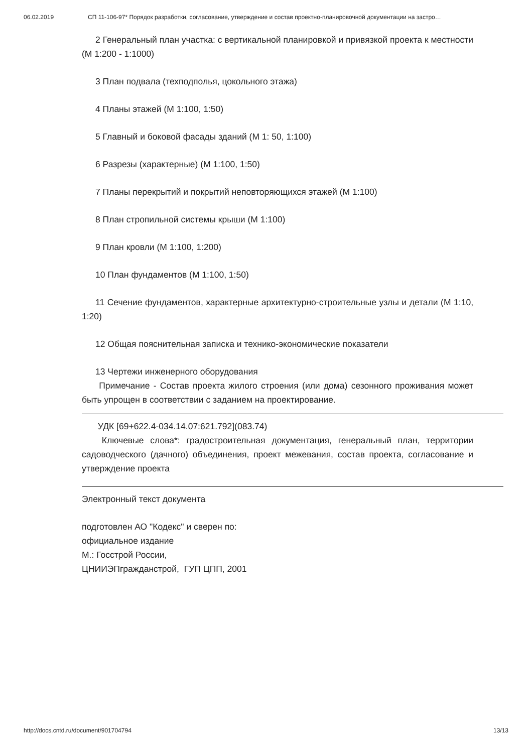06.02.2019 СП 11-106-97* Порядок разработки, согласование, утверждение и состав проектно-планировочной документации на застро…
2 Генеральный план участка: с вертикальной планировкой и привязкой проекта к местности (М 1:200 - 1:1000)
3 План подвала (техподполья, цокольного этажа)
4 Планы этажей (М 1:100, 1:50)
5 Главный и боковой фасады зданий (М 1: 50, 1:100)
6 Разрезы (характерные) (М 1:100, 1:50)
7 Планы перекрытий и покрытий неповторяющихся этажей (М 1:100)
8 План стропильной системы крыши (М 1:100)
9 План кровли (М 1:100, 1:200)
10 План фундаментов (М 1:100, 1:50)
11 Сечение фундаментов, характерные архитектурно-строительные узлы и детали (М 1:10, 1:20)
12 Общая пояснительная записка и технико-экономические показатели
13 Чертежи инженерного оборудования
Примечание - Состав проекта жилого строения (или дома) сезонного проживания может быть упрощен в соответствии с заданием на проектирование.
УДК [69+622.4-034.14.07:621.792](083.74)
Ключевые слова*: градостроительная документация, генеральный план, территории садоводческого (дачного) объединения, проект межевания, состав проекта, согласование и утверждение проекта
Электронный текст документа
подготовлен АО "Кодекс" и сверен по:
официальное издание
М.: Госстрой России,
ЦНИИЭПгражданстрой, ГУП ЦПП, 2001
http://docs.cntd.ru/document/901704794 13/13